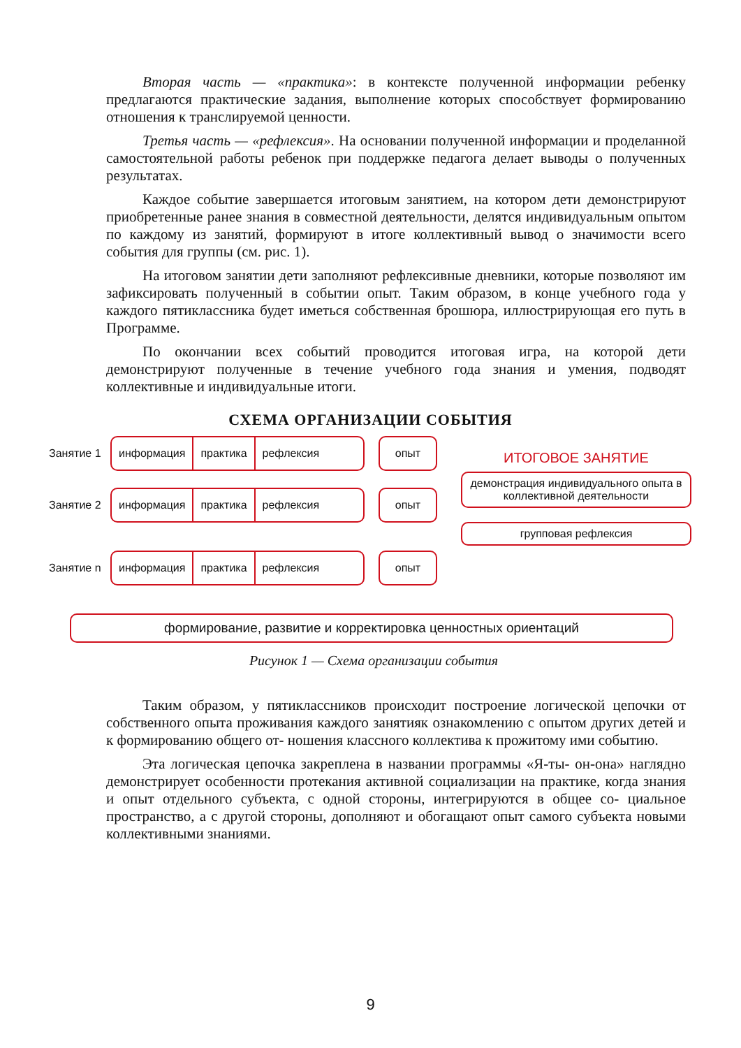Вторая часть — «практика»: в контексте полученной информации ребенку предлагаются практические задания, выполнение которых способствует формированию отношения к транслируемой ценности.
Третья часть — «рефлексия». На основании полученной информации и проделанной самостоятельной работы ребенок при поддержке педагога делает выводы о полученных результатах.
Каждое событие завершается итоговым занятием, на котором дети демонстрируют приобретенные ранее знания в совместной деятельности, делятся индивидуальным опытом по каждому из занятий, формируют в итоге коллективный вывод о значимости всего события для группы (см. рис. 1).
На итоговом занятии дети заполняют рефлексивные дневники, которые позволяют им зафиксировать полученный в событии опыт. Таким образом, в конце учебного года у каждого пятиклассника будет иметься собственная брошюра, иллюстрирующая его путь в Программе.
По окончании всех событий проводится итоговая игра, на которой дети демонстрируют полученные в течение учебного года знания и умения, подводят коллективные и индивидуальные итоги.
СХЕМА ОРГАНИЗАЦИИ СОБЫТИЯ
Занятие 1
информация практика рефлексия
опыт
Занятие 2
информация практика рефлексия
опыт
Занятие n
информация практика рефлексия
опыт
ИТОГОВОЕ ЗАНЯТИЕ
демонстрация индивидуального опыта в коллективной деятельности
групповая рефлексия
формирование, развитие и корректировка ценностных ориентаций
Рисунок 1 — Схема организации события
Таким образом, у пятиклассников происходит построение логической цепочки от собственного опыта проживания каждого занятияк ознакомлению с опытом других детей и к формированию общего от- ношения классного коллектива к прожитому ими событию.
Эта логическая цепочка закреплена в названии программы «Я-ты- он-она» наглядно демонстрирует особенности протекания активной социализации на практике, когда знания и опыт отдельного субъекта, с одной стороны, интегрируются в общее со- циальное пространство, а с другой стороны, дополняют и обогащают опыт самого субъекта новыми коллективными знаниями.
9